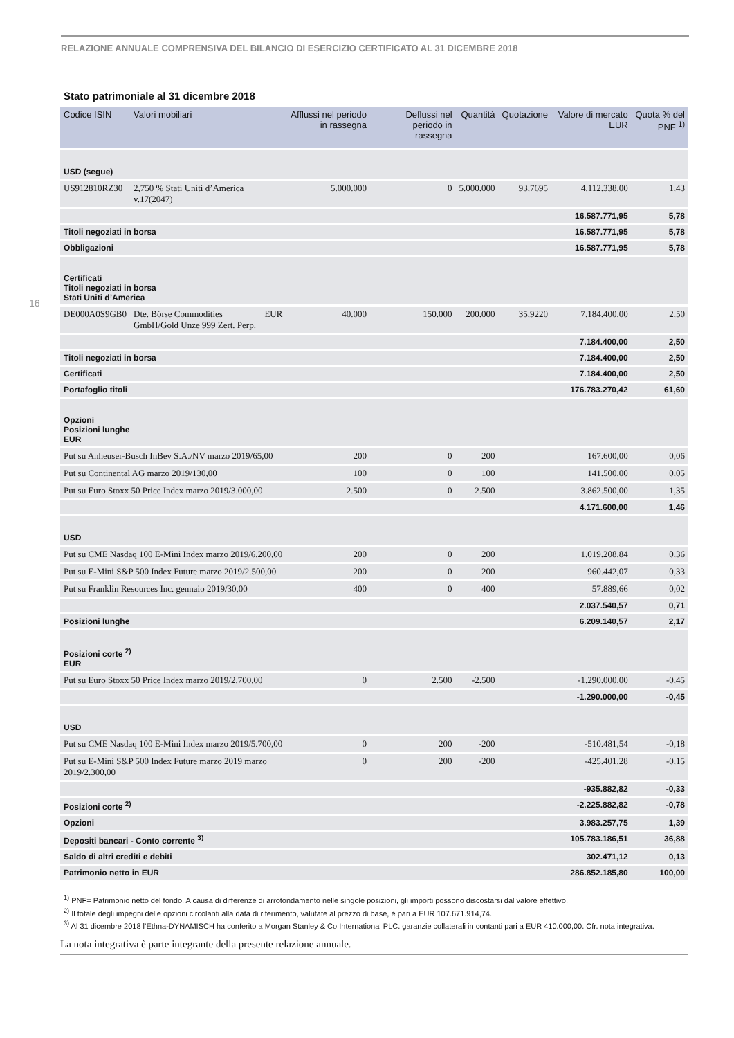RELAZIONE ANNUALE COMPRENSIVA DEL BILANCIO DI ESERCIZIO CERTIFICATO AL 31 DICEMBRE 2018
16
Stato patrimoniale al 31 dicembre 2018
| Codice ISIN | Valori mobiliari | | Afflussi nel periodo in rassegna | Deflussi nel periodo in rassegna | Quantità | Quotazione | Valore di mercato EUR | Quota % del PNF <sup>1)</sup> |
| --- | --- | --- | --- | --- | --- | --- | --- | --- |
| USD (segue) | | | | | | | | |
| US912810RZ30 | 2,750 % Stati Uniti d’America v.17(2047) | | 5.000.000 | 0 | 5.000.000 | 93,7695 | 4.112.338,00 | 1,43 |
| | | | | | | | 16.587.771,95 | 5,78 |
| Titoli negoziati in borsa | | | | | | | 16.587.771,95 | 5,78 |
| Obbligazioni | | | | | | | 16.587.771,95 | 5,78 |
| Certificati Titoli negoziati in borsa Stati Uniti d’America | | | | | | | | |
| DE000A0S9GB0 | Dte. Börse Commodities GmbH/Gold Unze 999 Zert. Perp. | EUR | 40.000 | 150.000 | 200.000 | 35,9220 | 7.184.400,00 | 2,50 |
| | | | | | | | 7.184.400,00 | 2,50 |
| Titoli negoziati in borsa | | | | | | | 7.184.400,00 | 2,50 |
| Certificati | | | | | | | 7.184.400,00 | 2,50 |
| Portafoglio titoli | | | | | | | 176.783.270,42 | 61,60 |
| Opzioni Posizioni lunghe EUR | | | | | | | | |
| Put su Anheuser-Busch InBev S.A./NV marzo 2019/65,00 | | | 200 | 0 | 200 | | 167.600,00 | 0,06 |
| Put su Continental AG marzo 2019/130,00 | | | 100 | 0 | 100 | | 141.500,00 | 0,05 |
| Put su Euro Stoxx 50 Price Index marzo 2019/3.000,00 | | | 2.500 | 0 | 2.500 | | 3.862.500,00 | 1,35 |
| | | | | | | | 4.171.600,00 | 1,46 |
| USD | | | | | | | | |
| Put su CME Nasdaq 100 E-Mini Index marzo 2019/6.200,00 | | | 200 | 0 | 200 | | 1.019.208,84 | 0,36 |
| Put su E-Mini S&P 500 Index Future marzo 2019/2.500,00 | | | 200 | 0 | 200 | | 960.442,07 | 0,33 |
| Put su Franklin Resources Inc. gennaio 2019/30,00 | | | 400 | 0 | 400 | | 57.889,66 | 0,02 |
| | | | | | | | 2.037.540,57 | 0,71 |
| Posizioni lunghe | | | | | | | 6.209.140,57 | 2,17 |
| Posizioni corte <sup>2)</sup> EUR | | | | | | | | |
| Put su Euro Stoxx 50 Price Index marzo 2019/2.700,00 | | | 0 | 2.500 | -2.500 | | -1.290.000,00 | -0,45 |
| | | | | | | | -1.290.000,00 | -0,45 |
| USD | | | | | | | | |
| Put su CME Nasdaq 100 E-Mini Index marzo 2019/5.700,00 | | | 0 | 200 | -200 | | -510.481,54 | -0,18 |
| Put su E-Mini S&P 500 Index Future marzo 2019 marzo 2019/2.300,00 | | | 0 | 200 | -200 | | -425.401,28 | -0,15 |
| | | | | | | | -935.882,82 | -0,33 |
| Posizioni corte <sup>2)</sup> | | | | | | | -2.225.882,82 | -0,78 |
| Opzioni | | | | | | | 3.983.257,75 | 1,39 |
| Depositi bancari - Conto corrente <sup>3)</sup> | | | | | | | 105.783.186,51 | 36,88 |
| Saldo di altri crediti e debiti | | | | | | | 302.471,12 | 0,13 |
| Patrimonio netto in EUR | | | | | | | 286.852.185,80 | 100,00 |
<sup>1)</sup> PNF= Patrimonio netto del fondo. A causa di differenze di arrotondamento nelle singole posizioni, gli importi possono discostarsi dal valore effettivo.
<sup>2)</sup> Il totale degli impegni delle opzioni circolanti alla data di riferimento, valutate al prezzo di base, è pari a EUR 107.671.914,74.
<sup>3)</sup> Al 31 dicembre 2018 l’Ethna-DYNAMISCH ha conferito a Morgan Stanley & Co International PLC. garanzie collaterali in contanti pari a EUR 410.000,00. Cfr. nota integrativa.
La nota integrativa è parte integrante della presente relazione annuale.